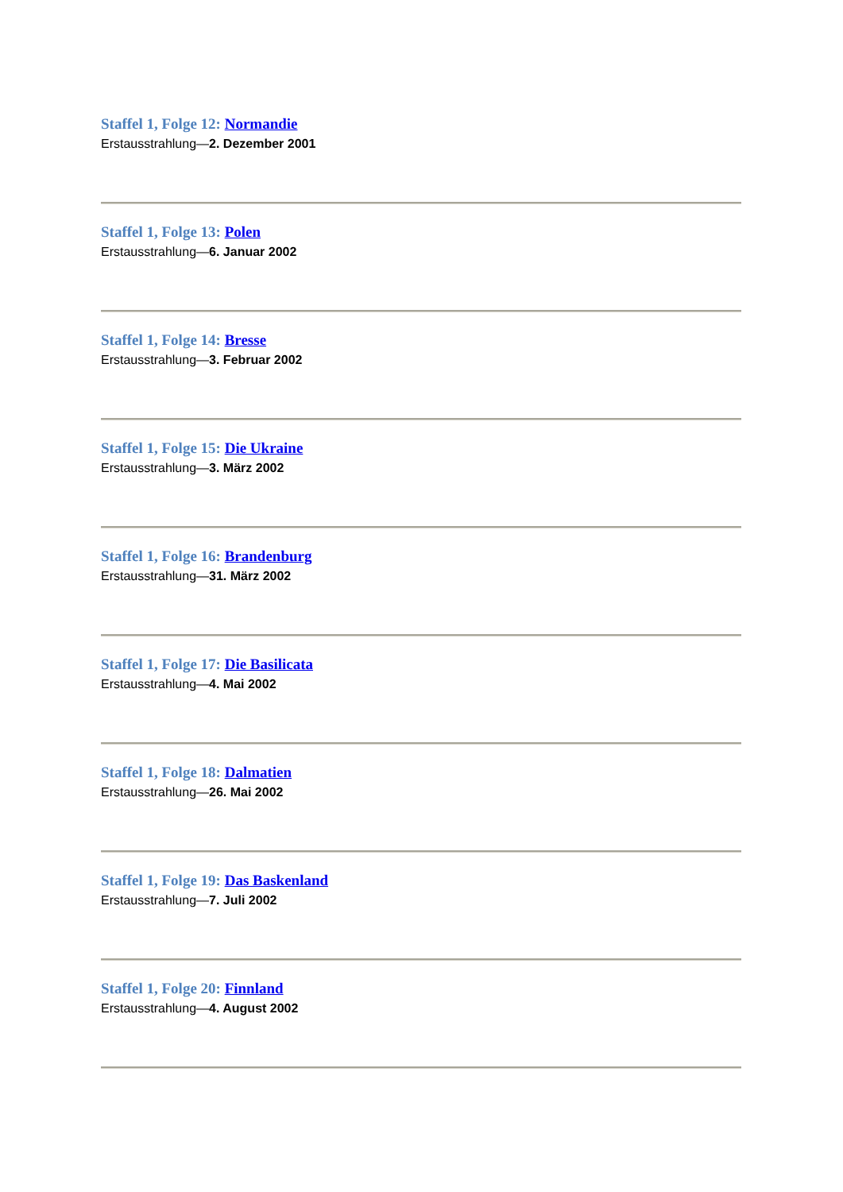Staffel 1, Folge 12: Normandie
Erstausstrahlung—2. Dezember 2001
Staffel 1, Folge 13: Polen
Erstausstrahlung—6. Januar 2002
Staffel 1, Folge 14: Bresse
Erstausstrahlung—3. Februar 2002
Staffel 1, Folge 15: Die Ukraine
Erstausstrahlung—3. März 2002
Staffel 1, Folge 16: Brandenburg
Erstausstrahlung—31. März 2002
Staffel 1, Folge 17: Die Basilicata
Erstausstrahlung—4. Mai 2002
Staffel 1, Folge 18: Dalmatien
Erstausstrahlung—26. Mai 2002
Staffel 1, Folge 19: Das Baskenland
Erstausstrahlung—7. Juli 2002
Staffel 1, Folge 20: Finnland
Erstausstrahlung—4. August 2002